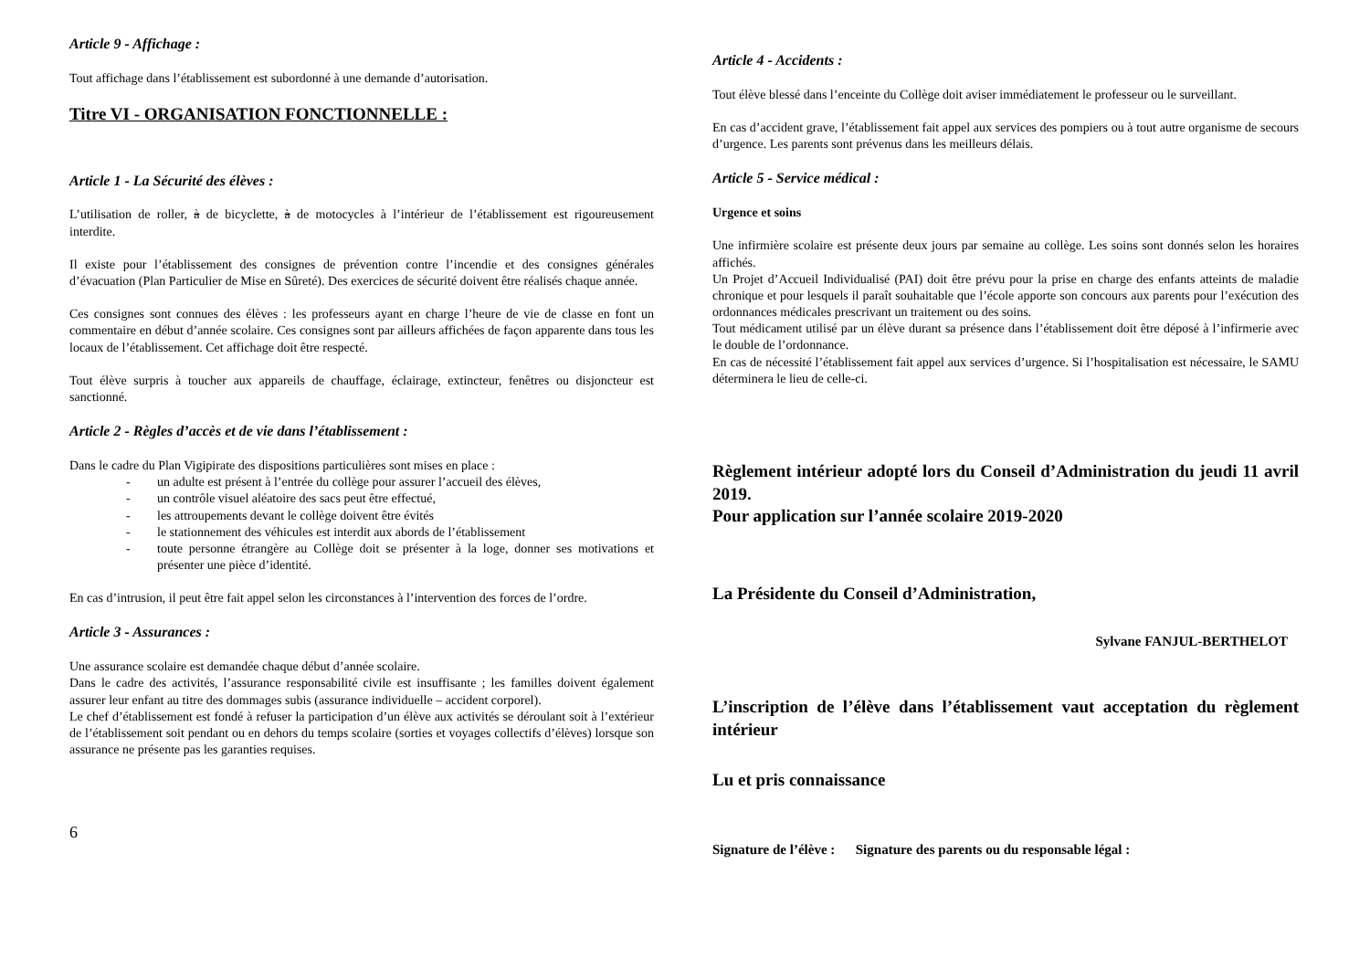Article 9 - Affichage :
Tout affichage dans l’établissement est subordonné à une demande d’autorisation.
Titre VI - ORGANISATION FONCTIONNELLE :
Article 1 - La Sécurité des élèves :
L’utilisation de roller, à de bicyclette, à de motocycles à l’intérieur de l’établissement est rigoureusement interdite.
Il existe pour l’établissement des consignes de prévention contre l’incendie et des consignes générales d’évacuation (Plan Particulier de Mise en Sûreté). Des exercices de sécurité doivent être réalisés chaque année.
Ces consignes sont connues des élèves : les professeurs ayant en charge l’heure de vie de classe en font un commentaire en début d’année scolaire. Ces consignes sont par ailleurs affichées de façon apparente dans tous les locaux de l’établissement. Cet affichage doit être respecté.
Tout élève surpris à toucher aux appareils de chauffage, éclairage, extincteur, fenêtres ou disjoncteur est sanctionné.
Article 2 - Règles d’accès et de vie dans l’établissement :
Dans le cadre du Plan Vigipirate des dispositions particulières sont mises en place :
- un adulte est présent à l’entrée du collège pour assurer l’accueil des élèves,
- un contrôle visuel aléatoire des sacs peut être effectué,
- les attroupements devant le collège doivent être évités
- le stationnement des véhicules est interdit aux abords de l’établissement
- toute personne étrangère au Collège doit se présenter à la loge, donner ses motivations et présenter une pièce d’identité.
En cas d’intrusion, il peut être fait appel selon les circonstances à l’intervention des forces de l’ordre.
Article 3 - Assurances :
Une assurance scolaire est demandée chaque début d’année scolaire.
Dans le cadre des activités, l’assurance responsabilité civile est insuffisante ; les familles doivent également assurer leur enfant au titre des dommages subis (assurance individuelle – accident corporel).
Le chef d’établissement est fondé à refuser la participation d’un élève aux activités se déroulant soit à l’extérieur de l’établissement soit pendant ou en dehors du temps scolaire (sorties et voyages collectifs d’élèves) lorsque son assurance ne présente pas les garanties requises.
6
Article 4 - Accidents :
Tout élève blessé dans l’enceinte du Collège doit aviser immédiatement le professeur ou le surveillant.
En cas d’accident grave, l’établissement fait appel aux services des pompiers ou à tout autre organisme de secours d’urgence. Les parents sont prévenus dans les meilleurs délais.
Article 5 - Service médical :
Urgence et soins
Une infirmière scolaire est présente deux jours par semaine au collège. Les soins sont donnés selon les horaires affichés.
Un Projet d’Accueil Individualisé (PAI) doit être prévu pour la prise en charge des enfants atteints de maladie chronique et pour lesquels il paraît souhaitable que l’école apporte son concours aux parents pour l’exécution des ordonnances médicales prescrivant un traitement ou des soins.
Tout médicament utilisé par un élève durant sa présence dans l’établissement doit être déposé à l’infirmerie avec le double de l’ordonnance.
En cas de nécessité l’établissement fait appel aux services d’urgence. Si l’hospitalisation est nécessaire, le SAMU déterminera le lieu de celle-ci.
Règlement intérieur adopté lors du Conseil d’Administration du jeudi 11 avril 2019.
Pour application sur l’année scolaire 2019-2020
La Présidente du Conseil d’Administration,
Sylvane FANJUL-BERTHELOT
L’inscription de l’élève dans l’établissement vaut acceptation du règlement intérieur
Lu et pris connaissance
Signature de l’élève : Signature des parents ou du responsable légal :